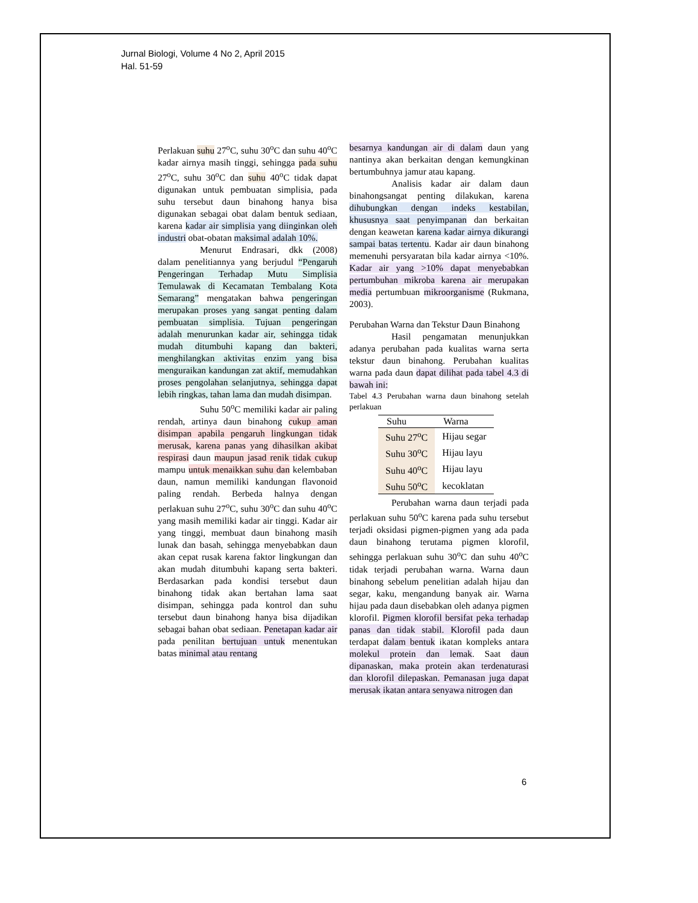Jurnal Biologi, Volume 4 No 2, April 2015
Hal. 51-59
Perlakuan suhu 27<sup>o</sup>C, suhu 30<sup>o</sup>C dan suhu 40<sup>o</sup>C kadar airnya masih tinggi, sehingga pada suhu 27<sup>o</sup>C, suhu 30<sup>o</sup>C dan suhu 40<sup>o</sup>C tidak dapat digunakan untuk pembuatan simplisia, pada suhu tersebut daun binahong hanya bisa digunakan sebagai obat dalam bentuk sediaan, karena kadar air simplisia yang diinginkan oleh industri obat-obatan maksimal adalah 10%.
Menurut Endrasari, dkk (2008) dalam penelitiannya yang berjudul “Pengaruh Pengeringan Terhadap Mutu Simplisia Temulawak di Kecamatan Tembalang Kota Semarang” mengatakan bahwa pengeringan merupakan proses yang sangat penting dalam pembuatan simplisia. Tujuan pengeringan adalah menurunkan kadar air, sehingga tidak mudah ditumbuhi kapang dan bakteri, menghilangkan aktivitas enzim yang bisa menguraikan kandungan zat aktif, memudahkan proses pengolahan selanjutnya, sehingga dapat lebih ringkas, tahan lama dan mudah disimpan.
Suhu 50<sup>o</sup>C memiliki kadar air paling rendah, artinya daun binahong cukup aman disimpan apabila pengaruh lingkungan tidak merusak, karena panas yang dihasilkan akibat respirasi daun maupun jasad renik tidak cukup mampu untuk menaikkan suhu dan kelembaban daun, namun memiliki kandungan flavonoid paling rendah. Berbeda halnya dengan perlakuan suhu 27<sup>o</sup>C, suhu 30<sup>o</sup>C dan suhu 40<sup>o</sup>C yang masih memiliki kadar air tinggi. Kadar air yang tinggi, membuat daun binahong masih lunak dan basah, sehingga menyebabkan daun akan cepat rusak karena faktor lingkungan dan akan mudah ditumbuhi kapang serta bakteri. Berdasarkan pada kondisi tersebut daun binahong tidak akan bertahan lama saat disimpan, sehingga pada kontrol dan suhu tersebut daun binahong hanya bisa dijadikan sebagai bahan obat sediaan. Penetapan kadar air pada penilitan bertujuan untuk menentukan batas minimal atau rentang
besarnya kandungan air di dalam daun yang nantinya akan berkaitan dengan kemungkinan bertumbuhnya jamur atau kapang.
Analisis kadar air dalam daun binahongsangat penting dilakukan, karena dihubungkan dengan indeks kestabilan, khususnya saat penyimpanan dan berkaitan dengan keawetan karena kadar airnya dikurangi sampai batas tertentu. Kadar air daun binahong memenuhi persyaratan bila kadar airnya <10%. Kadar air yang >10% dapat menyebabkan pertumbuhan mikroba karena air merupakan media pertumbuan mikroorganisme (Rukmana, 2003).
Perubahan Warna dan Tekstur Daun Binahong
Hasil pengamatan menunjukkan adanya perubahan pada kualitas warna serta tekstur daun binahong. Perubahan kualitas warna pada daun dapat dilihat pada tabel 4.3 di bawah ini:
Tabel 4.3 Perubahan warna daun binahong setelah perlakuan
| Suhu | Warna |
| --- | --- |
| Suhu 27<sup>o</sup>C | Hijau segar |
| Suhu 30<sup>o</sup>C | Hijau layu |
| Suhu 40<sup>o</sup>C | Hijau layu |
| Suhu 50<sup>o</sup>C | kecoklatan |
Perubahan warna daun terjadi pada perlakuan suhu 50<sup>o</sup>C karena pada suhu tersebut terjadi oksidasi pigmen-pigmen yang ada pada daun binahong terutama pigmen klorofil, sehingga perlakuan suhu 30<sup>o</sup>C dan suhu 40<sup>o</sup>C tidak terjadi perubahan warna. Warna daun binahong sebelum penelitian adalah hijau dan segar, kaku, mengandung banyak air. Warna hijau pada daun disebabkan oleh adanya pigmen klorofil. Pigmen klorofil bersifat peka terhadap panas dan tidak stabil. Klorofil pada daun terdapat dalam bentuk ikatan kompleks antara molekul protein dan lemak. Saat daun dipanaskan, maka protein akan terdenaturasi dan klorofil dilepaskan. Pemanasan juga dapat merusak ikatan antara senyawa nitrogen dan
6